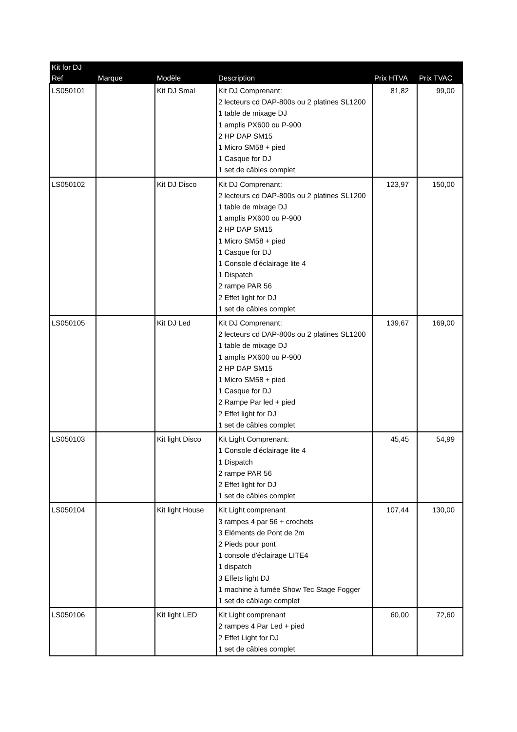| Kit for DJ | | | | | |
| --- | --- | --- | --- | --- | --- |
| Ref | Marque | Modèle | Description | Prix HTVA | Prix TVAC |
| LS050101 | | Kit DJ Smal | Kit DJ Comprenant: 2 lecteurs cd DAP-800s ou 2 platines SL1200 1 table de mixage DJ 1 amplis PX600 ou P-900 2 HP DAP SM15 1 Micro SM58 + pied 1 Casque for DJ 1 set de câbles complet | 81,82 | 99,00 |
| LS050102 | | Kit DJ Disco | Kit DJ Comprenant: 2 lecteurs cd DAP-800s ou 2 platines SL1200 1 table de mixage DJ 1 amplis PX600 ou P-900 2 HP DAP SM15 1 Micro SM58 + pied 1 Casque for DJ 1 Console d'éclairage lite 4 1 Dispatch 2 rampe PAR 56 2 Effet light for DJ 1 set de câbles complet | 123,97 | 150,00 |
| LS050105 | | Kit DJ Led | Kit DJ Comprenant: 2 lecteurs cd DAP-800s ou 2 platines SL1200 1 table de mixage DJ 1 amplis PX600 ou P-900 2 HP DAP SM15 1 Micro SM58 + pied 1 Casque for DJ 2 Rampe Par led + pied 2 Effet light for DJ 1 set de câbles complet | 139,67 | 169,00 |
| LS050103 | | Kit light Disco | Kit Light Comprenant: 1 Console d'éclairage lite 4 1 Dispatch 2 rampe PAR 56 2 Effet light for DJ 1 set de câbles complet | 45,45 | 54,99 |
| LS050104 | | Kit light House | Kit Light comprenant 3 rampes 4 par 56 + crochets 3 Eléments de Pont de 2m 2 Pieds pour pont 1 console d'éclairage LITE4 1 dispatch 3 Effets light DJ 1 machine à fumée Show Tec Stage Fogger 1 set de câblage complet | 107,44 | 130,00 |
| LS050106 | | Kit light LED | Kit Light comprenant 2 rampes 4 Par Led + pied 2 Effet Light for DJ 1 set de câbles complet | 60,00 | 72,60 |